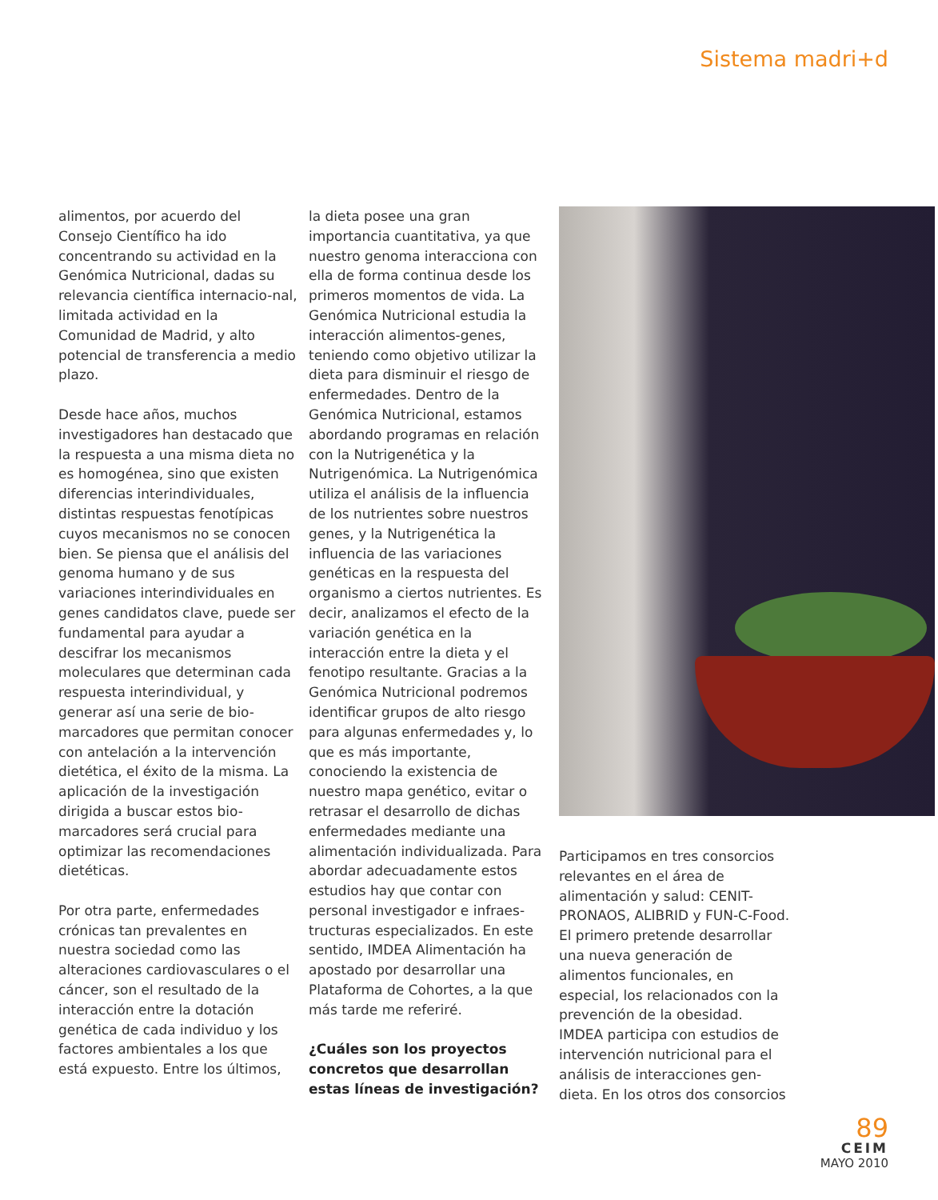Sistema madri+d
alimentos, por acuerdo del Consejo Científico ha ido concentrando su actividad en la Genómica Nutricional, dadas su relevancia científica internacio-nal, limitada actividad en la Comunidad de Madrid, y alto potencial de transferencia a medio plazo.
Desde hace años, muchos investigadores han destacado que la respuesta a una misma dieta no es homogénea, sino que existen diferencias interindividuales, distintas respuestas fenotípicas cuyos mecanismos no se conocen bien. Se piensa que el análisis del genoma humano y de sus variaciones interindividuales en genes candidatos clave, puede ser fundamental para ayudar a descifrar los mecanismos moleculares que determinan cada respuesta interindividual, y generar así una serie de bio-marcadores que permitan conocer con antelación a la intervención dietética, el éxito de la misma. La aplicación de la investigación dirigida a buscar estos bio-marcadores será crucial para optimizar las recomendaciones dietéticas.
Por otra parte, enfermedades crónicas tan prevalentes en nuestra sociedad como las alteraciones cardiovasculares o el cáncer, son el resultado de la interacción entre la dotación genética de cada individuo y los factores ambientales a los que está expuesto. Entre los últimos,
la dieta posee una gran importancia cuantitativa, ya que nuestro genoma interacciona con ella de forma continua desde los primeros momentos de vida. La Genómica Nutricional estudia la interacción alimentos-genes, teniendo como objetivo utilizar la dieta para disminuir el riesgo de enfermedades. Dentro de la Genómica Nutricional, estamos abordando programas en relación con la Nutrigenética y la Nutrigenómica. La Nutrigenómica utiliza el análisis de la influencia de los nutrientes sobre nuestros genes, y la Nutrigenética la influencia de las variaciones genéticas en la respuesta del organismo a ciertos nutrientes. Es decir, analizamos el efecto de la variación genética en la interacción entre la dieta y el fenotipo resultante. Gracias a la Genómica Nutricional podremos identificar grupos de alto riesgo para algunas enfermedades y, lo que es más importante, conociendo la existencia de nuestro mapa genético, evitar o retrasar el desarrollo de dichas enfermedades mediante una alimentación individualizada. Para abordar adecuadamente estos estudios hay que contar con personal investigador e infraes-tructuras especializados. En este sentido, IMDEA Alimentación ha apostado por desarrollar una Plataforma de Cohortes, a la que más tarde me referiré.
¿Cuáles son los proyectos concretos que desarrollan estas líneas de investigación?
Participamos en tres consorcios relevantes en el área de alimentación y salud: CENIT-PRONAOS, ALIBRID y FUN-C-Food. El primero pretende desarrollar una nueva generación de alimentos funcionales, en especial, los relacionados con la prevención de la obesidad. IMDEA participa con estudios de intervención nutricional para el análisis de interacciones gen-dieta. En los otros dos consorcios
89
CEIM
MAYO 2010